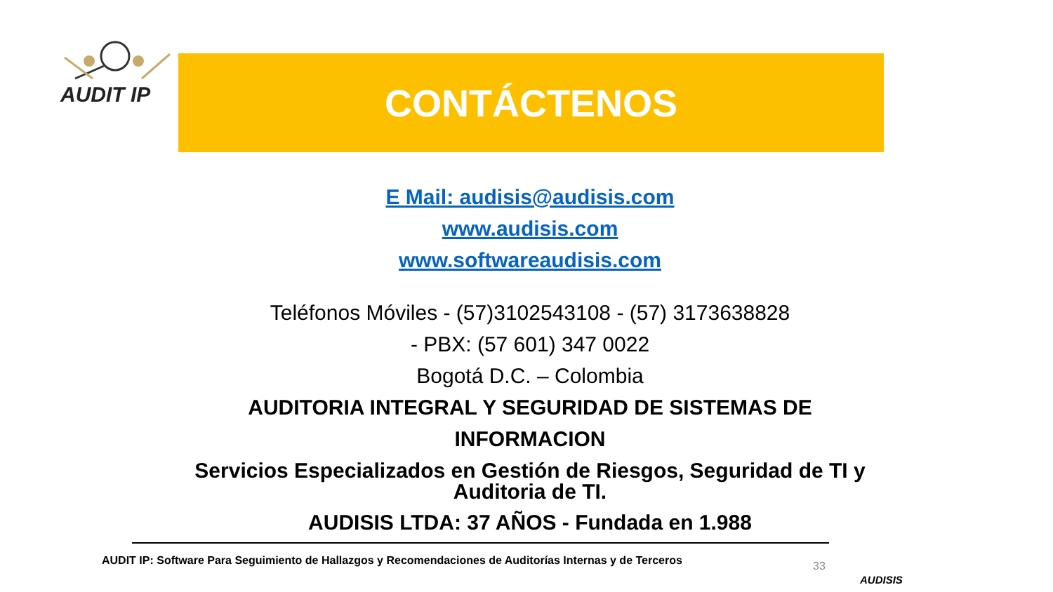AUDIT IP
CONTÁCTENOS
E Mail: audisis@audisis.com
www.audisis.com
www.softwareaudisis.com
Teléfonos Móviles - (57)3102543108 - (57) 3173638828
- PBX: (57 601) 347 0022
Bogotá D.C. – Colombia
AUDITORIA INTEGRAL Y SEGURIDAD DE SISTEMAS DE INFORMACION
Servicios Especializados en Gestión de Riesgos, Seguridad de TI y Auditoria de TI.
AUDISIS LTDA: 37 AÑOS - Fundada en 1.988
AUDIT IP: Software Para Seguimiento de Hallazgos y Recomendaciones de Auditorías Internas y de Terceros
33
AUDISIS